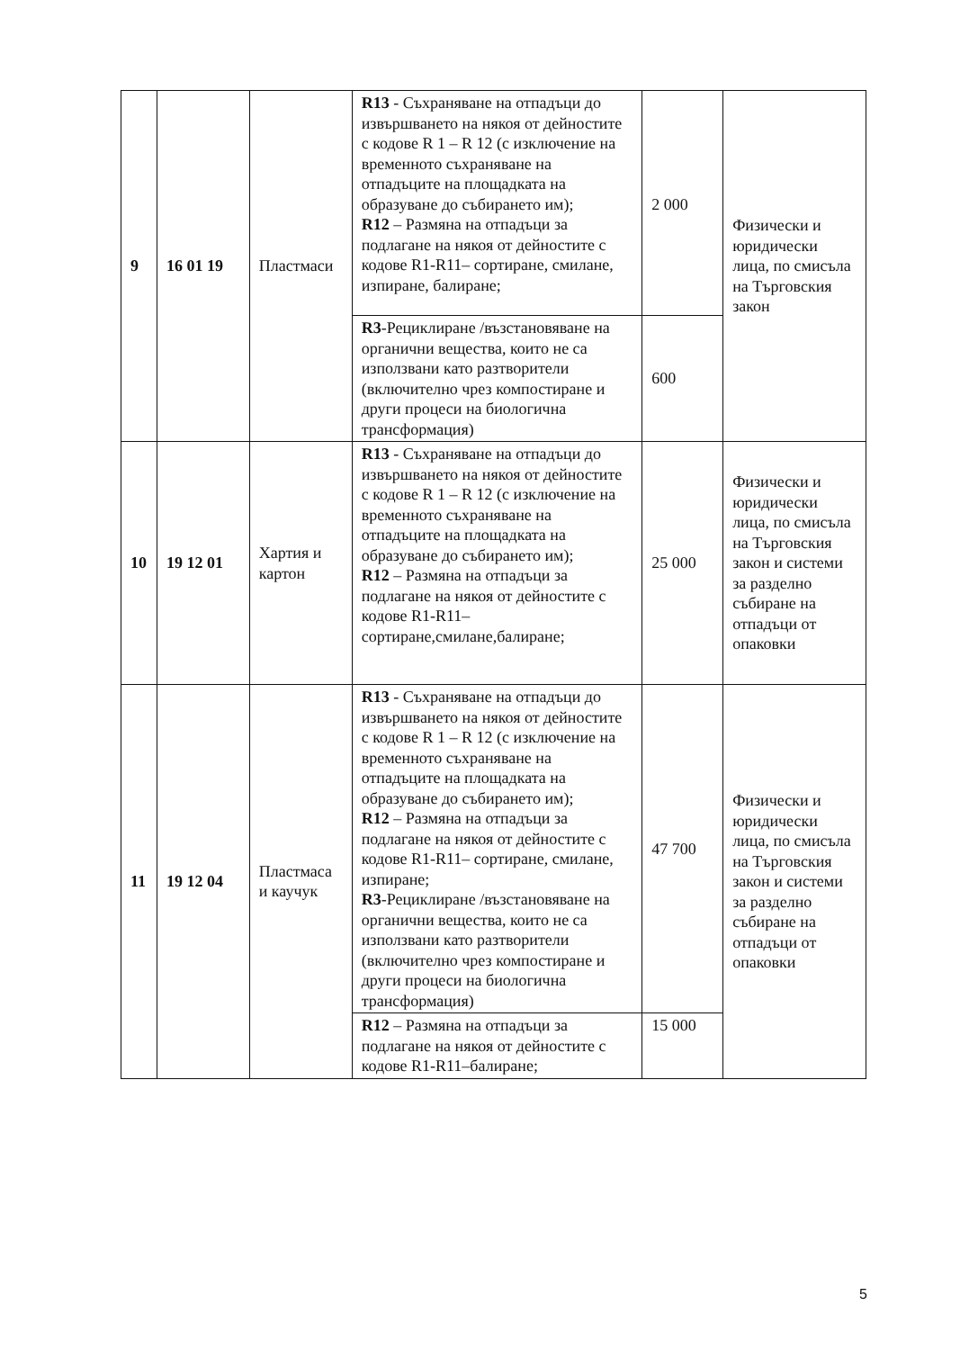| 9 | 16 01 19 | Пластмаси | R13 - Съхраняване на отпадъци до извършването на някоя от дейностите с кодове R 1 – R 12 (с изключение на временното съхраняване на отпадъците на площадката на образуване до събирането им); R12 – Размяна на отпадъци за подлагане на някоя от дейностите с кодове R1-R11– сортиране, смилане, изпиране, балиране; | 2 000 | Физически и юридически лица, по смисъла на Търговския закон |
| | | | R3 -Рециклиране /възстановяване на органични вещества, които не са използвани като разтворители (включително чрез компостиране и други процеси на биологична трансформация) | 600 | |
| 10 | 19 12 01 | Хартия и картон | R13 - Съхраняване на отпадъци до извършването на някоя от дейностите с кодове R 1 – R 12 (с изключение на временното съхраняване на отпадъците на площадката на образуване до събирането им); R12 – Размяна на отпадъци за подлагане на някоя от дейностите с кодове R1-R11– сортиране,смилане,балиране; | 25 000 | Физически и юридически лица, по смисъла на Търговския закон и системи за разделно събиране на отпадъци от опаковки |
| 11 | 19 12 04 | Пластмаса и каучук | R13 - Съхраняване на отпадъци до извършването на някоя от дейностите с кодове R 1 – R 12 (с изключение на временното съхраняване на отпадъците на площадката на образуване до събирането им); R12 – Размяна на отпадъци за подлагане на някоя от дейностите с кодове R1-R11– сортиране, смилане, изпиране; R3 -Рециклиране /възстановяване на органични вещества, които не са използвани като разтворители (включително чрез компостиране и други процеси на биологична трансформация) | 47 700 | Физически и юридически лица, по смисъла на Търговския закон и системи за разделно събиране на отпадъци от опаковки |
| | | | R12 – Размяна на отпадъци за подлагане на някоя от дейностите с кодове R1-R11–балиране; | 15 000 | |
5